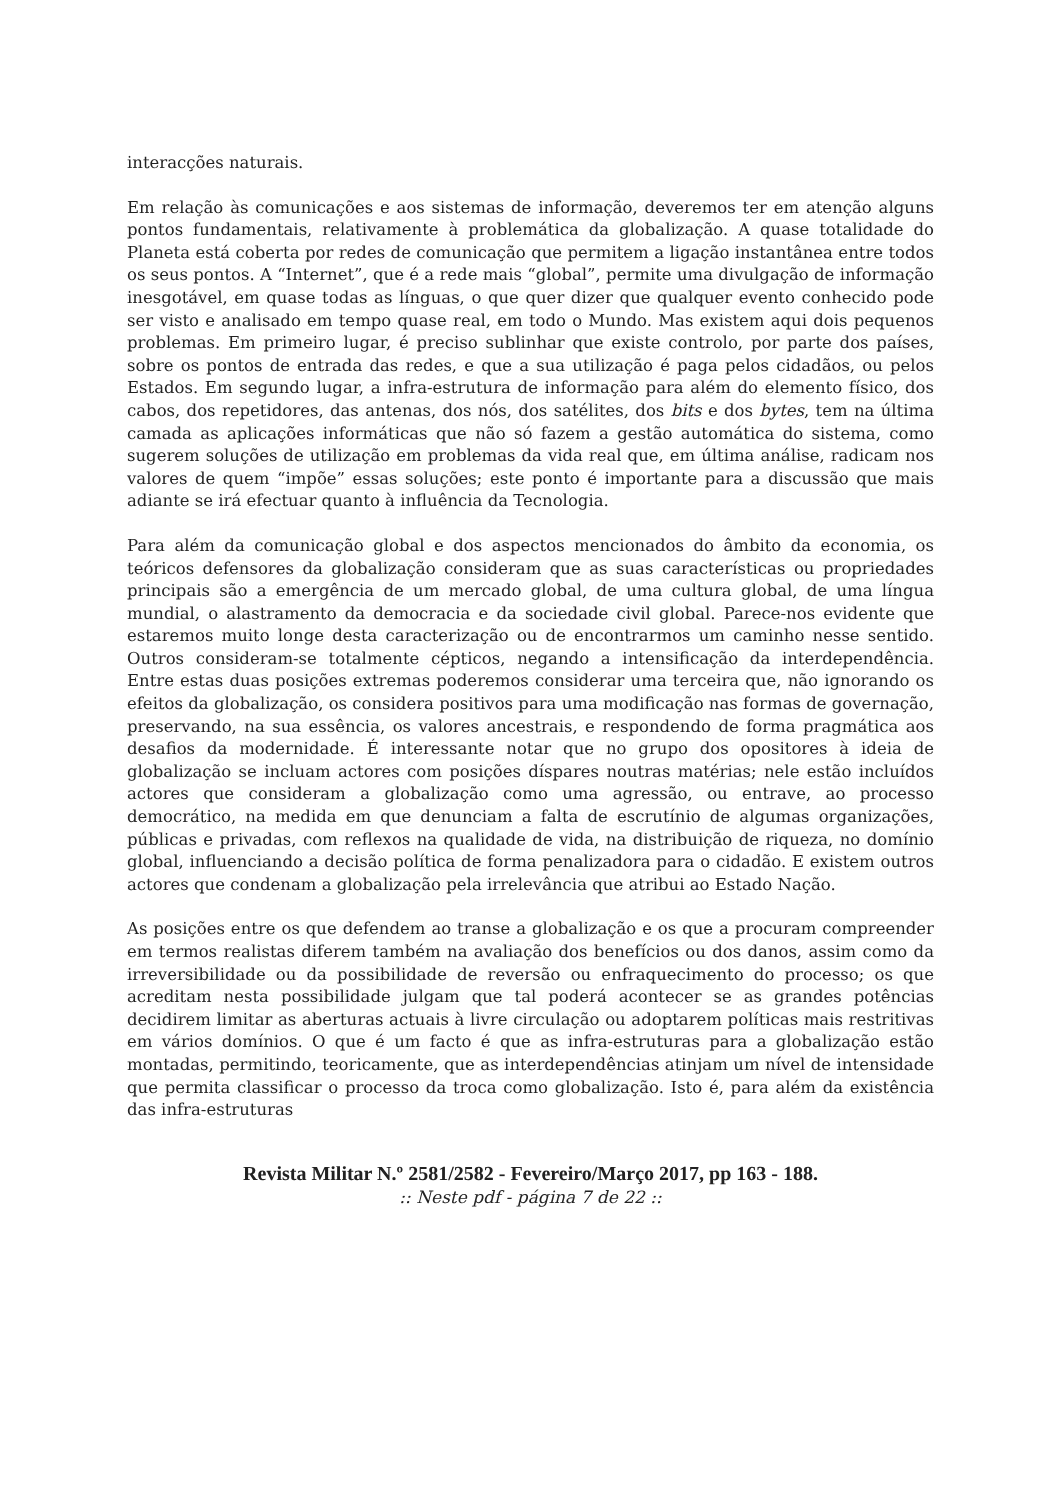interacções naturais.
Em relação às comunicações e aos sistemas de informação, deveremos ter em atenção alguns pontos fundamentais, relativamente à problemática da globalização. A quase totalidade do Planeta está coberta por redes de comunicação que permitem a ligação instantânea entre todos os seus pontos. A “Internet”, que é a rede mais “global”, permite uma divulgação de informação inesgotável, em quase todas as línguas, o que quer dizer que qualquer evento conhecido pode ser visto e analisado em tempo quase real, em todo o Mundo. Mas existem aqui dois pequenos problemas. Em primeiro lugar, é preciso sublinhar que existe controlo, por parte dos países, sobre os pontos de entrada das redes, e que a sua utilização é paga pelos cidadãos, ou pelos Estados. Em segundo lugar, a infra-estrutura de informação para além do elemento físico, dos cabos, dos repetidores, das antenas, dos nós, dos satélites, dos bits e dos bytes, tem na última camada as aplicações informáticas que não só fazem a gestão automática do sistema, como sugerem soluções de utilização em problemas da vida real que, em última análise, radicam nos valores de quem “impõe” essas soluções; este ponto é importante para a discussão que mais adiante se irá efectuar quanto à influência da Tecnologia.
Para além da comunicação global e dos aspectos mencionados do âmbito da economia, os teóricos defensores da globalização consideram que as suas características ou propriedades principais são a emergência de um mercado global, de uma cultura global, de uma língua mundial, o alastramento da democracia e da sociedade civil global. Parece-nos evidente que estaremos muito longe desta caracterização ou de encontrarmos um caminho nesse sentido. Outros consideram-se totalmente cépticos, negando a intensificação da interdependência. Entre estas duas posições extremas poderemos considerar uma terceira que, não ignorando os efeitos da globalização, os considera positivos para uma modificação nas formas de governação, preservando, na sua essência, os valores ancestrais, e respondendo de forma pragmática aos desafios da modernidade. É interessante notar que no grupo dos opositores à ideia de globalização se incluam actores com posições díspares noutras matérias; nele estão incluídos actores que consideram a globalização como uma agressão, ou entrave, ao processo democrático, na medida em que denunciam a falta de escrutínio de algumas organizações, públicas e privadas, com reflexos na qualidade de vida, na distribuição de riqueza, no domínio global, influenciando a decisão política de forma penalizadora para o cidadão. E existem outros actores que condenam a globalização pela irrelevância que atribui ao Estado Nação.
As posições entre os que defendem ao transe a globalização e os que a procuram compreender em termos realistas diferem também na avaliação dos benefícios ou dos danos, assim como da irreversibilidade ou da possibilidade de reversão ou enfraquecimento do processo; os que acreditam nesta possibilidade julgam que tal poderá acontecer se as grandes potências decidirem limitar as aberturas actuais à livre circulação ou adoptarem políticas mais restritivas em vários domínios. O que é um facto é que as infra-estruturas para a globalização estão montadas, permitindo, teoricamente, que as interdependências atinjam um nível de intensidade que permita classificar o processo da troca como globalização. Isto é, para além da existência das infra-estruturas
Revista Militar N.º 2581/2582 - Fevereiro/Março 2017, pp 163 - 188.:: Neste pdf - página 7 de 22 ::